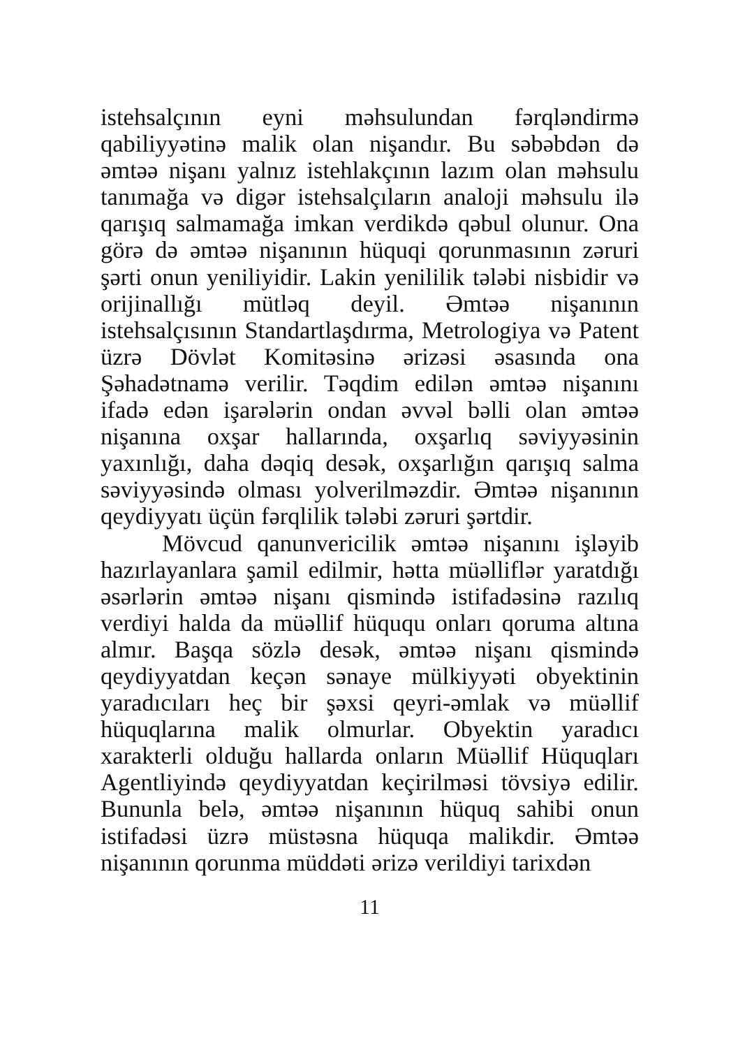istehsalçının eyni məhsulundan fərqləndirmə qabiliyyətinə malik olan nişandır. Bu səbəbdən də əmtəə nişanı yalnız istehlakçının lazım olan məhsulu tanımağa və digər istehsalçıların analoji məhsulu ilə qarışıq salmamağa imkan verdikdə qəbul olunur. Ona görə də əmtəə nişanının hüquqi qorunmasının zəruri şərti onun yeniliyidir. Lakin yenililik tələbi nisbidir və orijinallığı mütləq deyil. Əmtəə nişanının istehsalçısının Standartlaşdırma, Metrologiya və Patent üzrə Dövlət Komitəsinə ərizəsi əsasında ona Şəhadətnamə verilir. Təqdim edilən əmtəə nişanını ifadə edən işarələrin ondan əvvəl bəlli olan əmtəə nişanına oxşar hallarında, oxşarlıq səviyyəsinin yaxınlığı, daha dəqiq desək, oxşarlığın qarışıq salma səviyyəsində olması yolverilməzdir. Əmtəə nişanının qeydiyyatı üçün fərqlilik tələbi zəruri şərtdir.
Mövcud qanunvericilik əmtəə nişanını işləyib hazırlayanlara şamil edilmir, hətta müəlliflər yaratdığı əsərlərin əmtəə nişanı qismində istifadəsinə razılıq verdiyi halda da müəllif hüququ onları qoruma altına almır. Başqa sözlə desək, əmtəə nişanı qismində qeydiyyatdan keçən sənaye mülkiyyəti obyektinin yaradıcıları heç bir şəxsi qeyri-əmlak və müəllif hüquqlarına malik olmurlar. Obyektin yaradıcı xarakterli olduğu hallarda onların Müəllif Hüquqları Agentliyində qeydiyyatdan keçirilməsi tövsiyə edilir. Bununla belə, əmtəə nişanının hüquq sahibi onun istifadəsi üzrə müstəsna hüquqa malikdir. Əmtəə nişanının qorunma müddəti ərizə verildiyi tarixdən
11